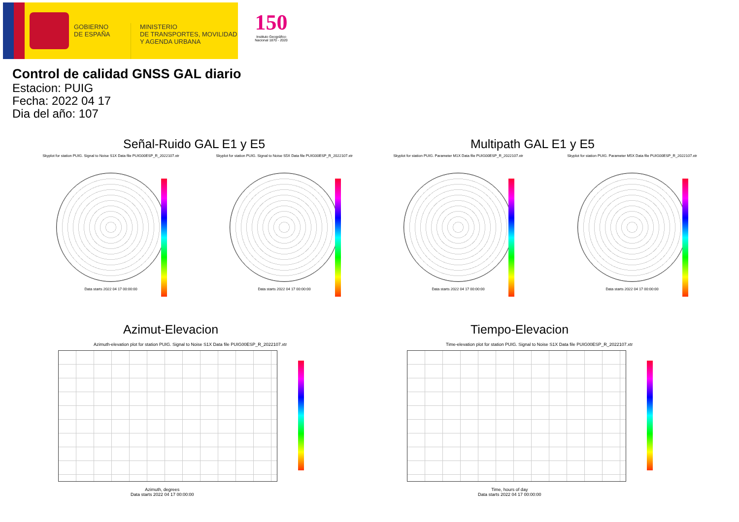GOBIERNO
DE ESPAÑA
MINISTERIO
DE TRANSPORTES, MOVILIDAD
Y AGENDA URBANA
150
Instituto Geográfico Nacional 1870 - 2020
Control de calidad GNSS GAL diario
Estacion: PUIG
Fecha: 2022 04 17
Dia del año: 107
Señal-Ruido GAL E1 y E5 Multipath GAL E1 y E5
Skyplot for station PUIG. Signal to Noise S1X Data file PUIG00ESP_R_2022107.xtr
Data starts 2022 04 17 00:00:00
Skyplot for station PUIG. Signal to Noise S5X Data file PUIG00ESP_R_2022107.xtr
Data starts 2022 04 17 00:00:00
Skyplot for station PUIG. Parameter M1X Data file PUIG00ESP_R_2022107.xtr
Data starts 2022 04 17 00:00:00
Skyplot for station PUIG. Parameter M5X Data file PUIG00ESP_R_2022107.xtr
Data starts 2022 04 17 00:00:00
Azimut-Elevacion Tiempo-Elevacion
Azimuth-elevation plot for station PUIG. Signal to Noise S1X Data file PUIG00ESP_R_2022107.xtr
Azimuth, degrees
Data starts 2022 04 17 00:00:00
Time-elevation plot for station PUIG. Signal to Noise S1X Data file PUIG00ESP_R_2022107.xtr
Time, hours of day
Data starts 2022 04 17 00:00:00